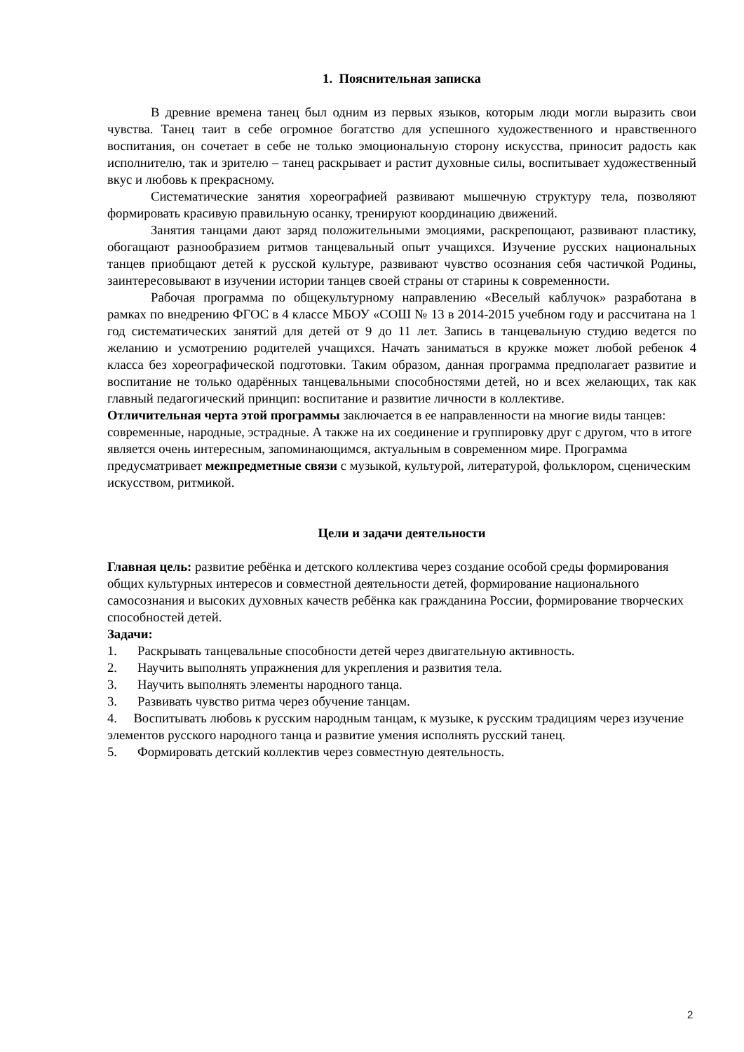1. Пояснительная записка
В древние времена танец был одним из первых языков, которым люди могли выразить свои чувства. Танец таит в себе огромное богатство для успешного художественного и нравственного воспитания, он сочетает в себе не только эмоциональную сторону искусства, приносит радость как исполнителю, так и зрителю – танец раскрывает и растит духовные силы, воспитывает художественный вкус и любовь к прекрасному.
Систематические занятия хореографией развивают мышечную структуру тела, позволяют формировать красивую правильную осанку, тренируют координацию движений.
Занятия танцами дают заряд положительными эмоциями, раскрепощают, развивают пластику, обогащают разнообразием ритмов танцевальный опыт учащихся. Изучение русских национальных танцев приобщают детей к русской культуре, развивают чувство осознания себя частичкой Родины, заинтересовывают в изучении истории танцев своей страны от старины к современности.
Рабочая программа по общекультурному направлению «Веселый каблучок» разработана в рамках по внедрению ФГОС в 4 классе МБОУ «СОШ № 13 в 2014-2015 учебном году и рассчитана на 1 год систематических занятий для детей от 9 до 11 лет. Запись в танцевальную студию ведется по желанию и усмотрению родителей учащихся. Начать заниматься в кружке может любой ребенок 4 класса без хореографической подготовки. Таким образом, данная программа предполагает развитие и воспитание не только одарённых танцевальными способностями детей, но и всех желающих, так как главный педагогический принцип: воспитание и развитие личности в коллективе.
Отличительная черта этой программы заключается в ее направленности на многие виды танцев: современные, народные, эстрадные. А также на их соединение и группировку друг с другом, что в итоге является очень интересным, запоминающимся, актуальным в современном мире. Программа предусматривает межпредметные связи с музыкой, культурой, литературой, фольклором, сценическим искусством, ритмикой.
Цели и задачи деятельности
Главная цель: развитие ребёнка и детского коллектива через создание особой среды формирования общих культурных интересов и совместной деятельности детей, формирование национального самосознания и высоких духовных качеств ребёнка как гражданина России, формирование творческих способностей детей.
Задачи:
1. Раскрывать танцевальные способности детей через двигательную активность.
2. Научить выполнять упражнения для укрепления и развития тела.
3. Научить выполнять элементы народного танца.
3. Развивать чувство ритма через обучение танцам.
4. Воспитывать любовь к русским народным танцам, к музыке, к русским традициям через изучение элементов русского народного танца и развитие умения исполнять русский танец.
5. Формировать детский коллектив через совместную деятельность.
2